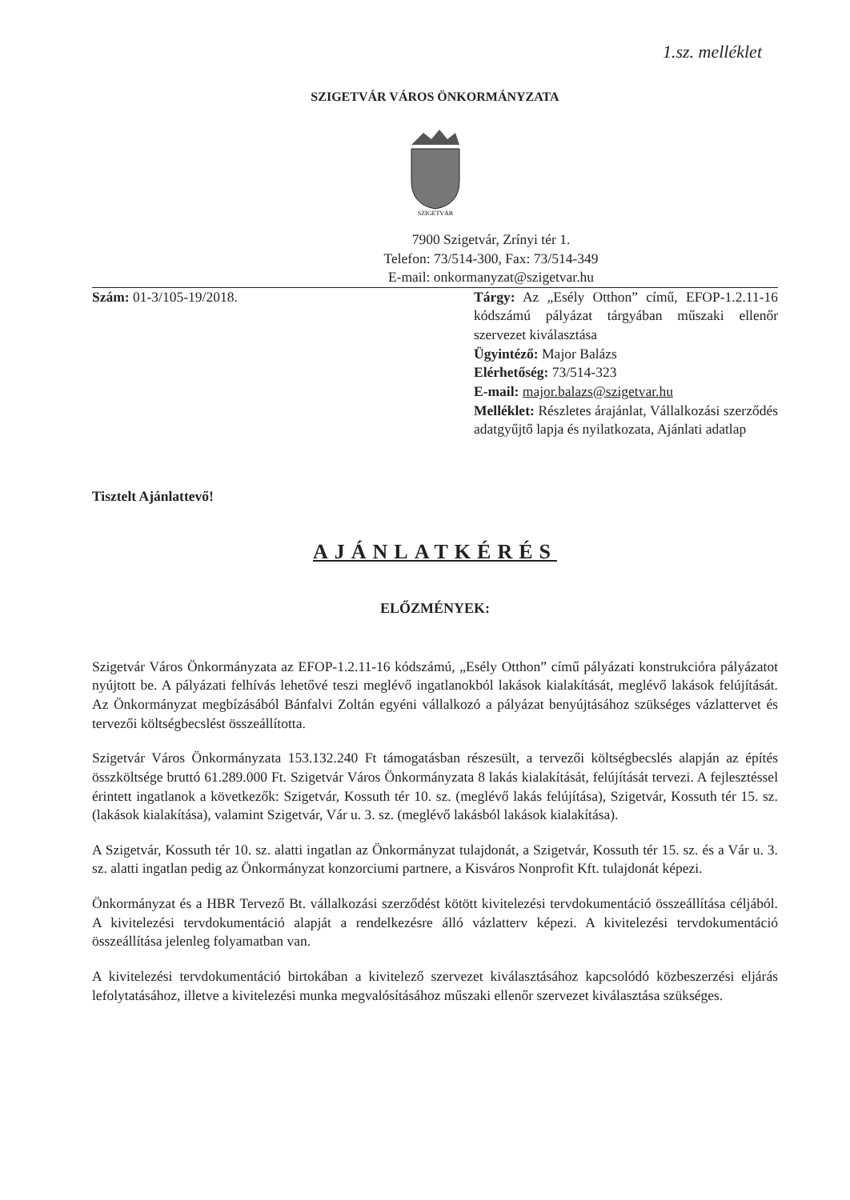1.sz. melléklet
SZIGETVÁR VÁROS ÖNKORMÁNYZATA
SZIGETVÁR
7900 Szigetvár, Zrínyi tér 1.
Telefon: 73/514-300, Fax: 73/514-349
E-mail: onkormanyzat@szigetvar.hu
Szám: 01-3/105-19/2018. Tárgy: Az „Esély Otthon” című, EFOP-1.2.11-16 kódszámú pályázat tárgyában műszaki ellenőr szervezet kiválasztása
Ügyintéző: Major Balázs
Elérhetőség: 73/514-323
E-mail: major.balazs@szigetvar.hu
Melléklet: Részletes árajánlat, Vállalkozási szerződés adatgyűjtő lapja és nyilatkozata, Ajánlati adatlap
Tisztelt Ajánlattevő!
AJÁNLATKÉRÉS
ELŐZMÉNYEK:
Szigetvár Város Önkormányzata az EFOP-1.2.11-16 kódszámú, „Esély Otthon” című pályázati konstrukcióra pályázatot nyújtott be. A pályázati felhívás lehetővé teszi meglévő ingatlanokból lakások kialakítását, meglévő lakások felújítását. Az Önkormányzat megbízásából Bánfalvi Zoltán egyéni vállalkozó a pályázat benyújtásához szükséges vázlattervet és tervezői költségbecslést összeállította.
Szigetvár Város Önkormányzata 153.132.240 Ft támogatásban részesült, a tervezői költségbecslés alapján az építés összköltsége bruttó 61.289.000 Ft. Szigetvár Város Önkormányzata 8 lakás kialakítását, felújítását tervezi. A fejlesztéssel érintett ingatlanok a következők: Szigetvár, Kossuth tér 10. sz. (meglévő lakás felújítása), Szigetvár, Kossuth tér 15. sz. (lakások kialakítása), valamint Szigetvár, Vár u. 3. sz. (meglévő lakásból lakások kialakítása).
A Szigetvár, Kossuth tér 10. sz. alatti ingatlan az Önkormányzat tulajdonát, a Szigetvár, Kossuth tér 15. sz. és a Vár u. 3. sz. alatti ingatlan pedig az Önkormányzat konzorciumi partnere, a Kisváros Nonprofit Kft. tulajdonát képezi.
Önkormányzat és a HBR Tervező Bt. vállalkozási szerződést kötött kivitelezési tervdokumentáció összeállítása céljából. A kivitelezési tervdokumentáció alapját a rendelkezésre álló vázlatterv képezi. A kivitelezési tervdokumentáció összeállítása jelenleg folyamatban van.
A kivitelezési tervdokumentáció birtokában a kivitelező szervezet kiválasztásához kapcsolódó közbeszerzési eljárás lefolytatásához, illetve a kivitelezési munka megvalósításához műszaki ellenőr szervezet kiválasztása szükséges.